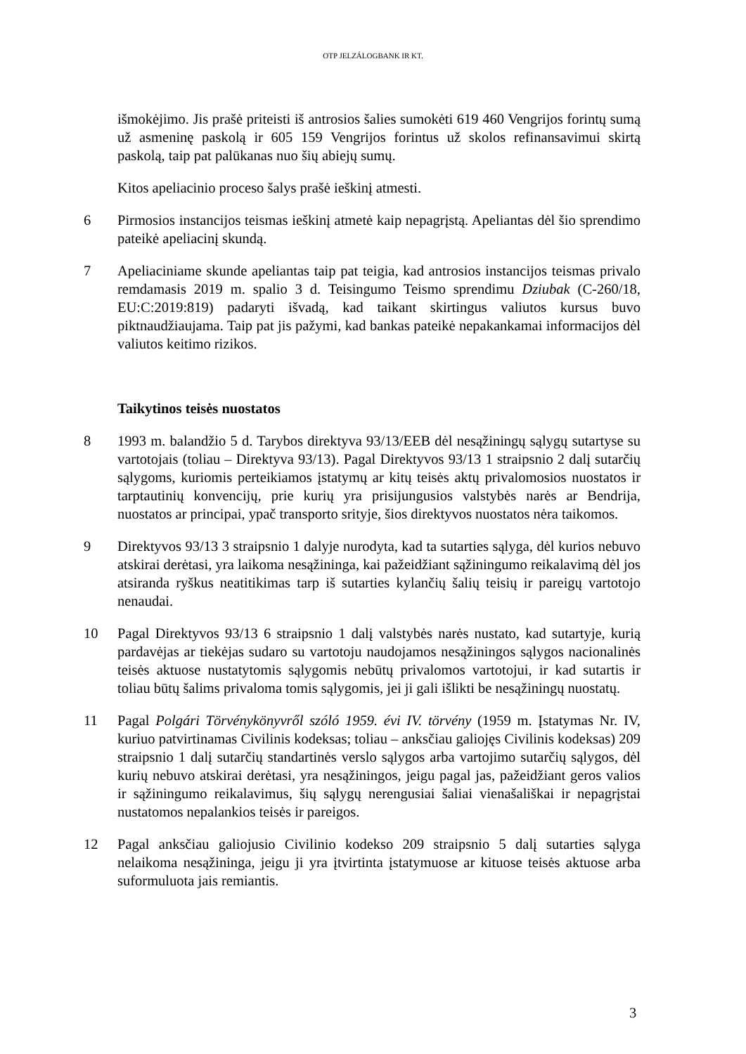OTP JELZÁLOGBANK IR KT.
išmokėjimo. Jis prašė priteisti iš antrosios šalies sumokėti 619 460 Vengrijos forintų sumą už asmeninę paskolą ir 605 159 Vengrijos forintus už skolos refinansavimui skirtą paskolą, taip pat palūkanas nuo šių abiejų sumų.
Kitos apeliacinio proceso šalys prašė ieškinį atmesti.
6 Pirmosios instancijos teismas ieškinį atmetė kaip nepagrįstą. Apeliantas dėl šio sprendimo pateikė apeliacinį skundą.
7 Apeliaciniame skunde apeliantas taip pat teigia, kad antrosios instancijos teismas privalo remdamasis 2019 m. spalio 3 d. Teisingumo Teismo sprendimu Dziubak (C-260/18, EU:C:2019:819) padaryti išvadą, kad taikant skirtingus valiutos kursus buvo piktnaudžiaujama. Taip pat jis pažymi, kad bankas pateikė nepakankamai informacijos dėl valiutos keitimo rizikos.
Taikytinos teisės nuostatos
8 1993 m. balandžio 5 d. Tarybos direktyva 93/13/EEB dėl nesąžiningų sąlygų sutartyse su vartotojais (toliau – Direktyva 93/13). Pagal Direktyvos 93/13 1 straipsnio 2 dalį sutarčių sąlygoms, kuriomis perteikiamos įstatymų ar kitų teisės aktų privalomosios nuostatos ir tarptautinių konvencijų, prie kurių yra prisijungusios valstybės narės ar Bendrija, nuostatos ar principai, ypač transporto srityje, šios direktyvos nuostatos nėra taikomos.
9 Direktyvos 93/13 3 straipsnio 1 dalyje nurodyta, kad ta sutarties sąlyga, dėl kurios nebuvo atskirai derėtasi, yra laikoma nesąžininga, kai pažeidžiant sąžiningumo reikalavimą dėl jos atsiranda ryškus neatitikimas tarp iš sutarties kylančių šalių teisių ir pareigų vartotojo nenaudai.
10 Pagal Direktyvos 93/13 6 straipsnio 1 dalį valstybės narės nustato, kad sutartyje, kurią pardavėjas ar tiekėjas sudaro su vartotoju naudojamos nesąžiningos sąlygos nacionalinės teisės aktuose nustatytomis sąlygomis nebūtų privalomos vartotojui, ir kad sutartis ir toliau būtų šalims privaloma tomis sąlygomis, jei ji gali išlikti be nesąžiningų nuostatų.
11 Pagal Polgári Törvénykönyvről szóló 1959. évi IV. törvény (1959 m. Įstatymas Nr. IV, kuriuo patvirtinamas Civilinis kodeksas; toliau – anksčiau galiojęs Civilinis kodeksas) 209 straipsnio 1 dalį sutarčių standartinės verslo sąlygos arba vartojimo sutarčių sąlygos, dėl kurių nebuvo atskirai derėtasi, yra nesąžiningos, jeigu pagal jas, pažeidžiant geros valios ir sąžiningumo reikalavimus, šių sąlygų nerengusiai šaliai vienašališkai ir nepagrįstai nustatomos nepalankios teisės ir pareigos.
12 Pagal anksčiau galiojusio Civilinio kodekso 209 straipsnio 5 dalį sutarties sąlyga nelaikoma nesąžininga, jeigu ji yra įtvirtinta įstatymuose ar kituose teisės aktuose arba suformuluota jais remiantis.
3